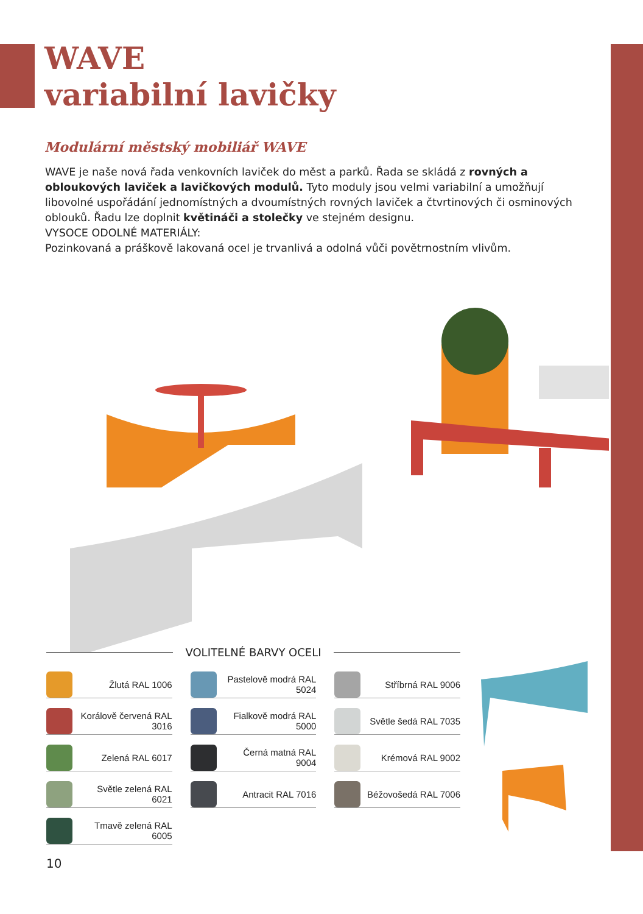WAVE
variabilní lavičky
Modulární městský mobiliář WAVE
WAVE je naše nová řada venkovních laviček do měst a parků. Řada se skládá z rovných a obloukových laviček a lavičkových modulů. Tyto moduly jsou velmi variabilní a umožňují libovolné uspořádání jednomístných a dvoumístných rovných laviček a čtvrtinových či osminových oblouků. Řadu lze doplnit květináči a stolečky ve stejném designu.
VYSOCE ODOLNÉ MATERIÁLY:
Pozinkovaná a práškově lakovaná ocel je trvanlivá a odolná vůči povětrnostním vlivům.
VOLITELNÉ BARVY OCELI
Žlutá RAL 1006
Pastelově modrá RAL 5024
Stříbrná RAL 9006
Korálově červená RAL 3016
Fialkově modrá RAL 5000
Světle šedá RAL 7035
Zelená RAL 6017
Černá matná RAL 9004
Krémová RAL 9002
Světle zelená RAL 6021
Antracit RAL 7016
Béžovošedá RAL 7006
Tmavě zelená RAL 6005
10